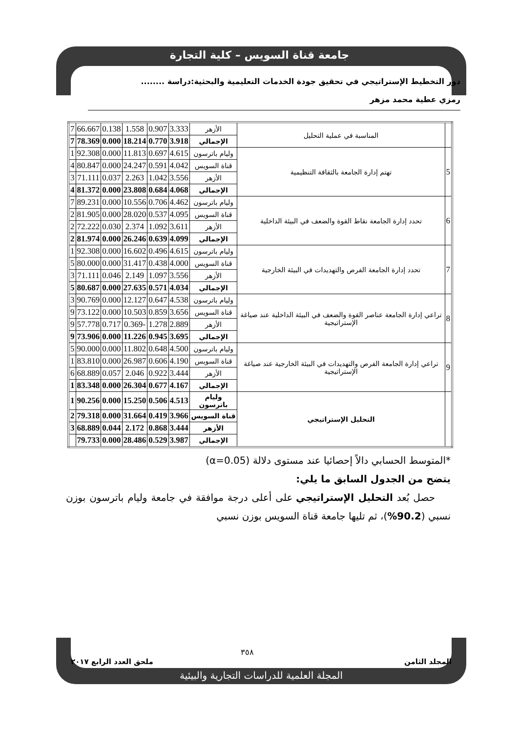جامعة قناة السويس – كلية التجارة
دور التخطيط الإستراتيجي في تحقيق جودة الخدمات التعليمية والبحثية:دراسة ........
رمزي عطية محمد مزهر
| | المناسبة في عملية التحليل | الأزهر | 3.333 | 0.907 | 1.558 | 0.138 | 66.667 | 7 |
| | | الإجمالي | 3.918 | 0.770 | 18.214 | 0.000 | 78.369 | 7 |
| 5 | تهتم إدارة الجامعة بالثقافة التنظيمية | وليام باترسون | 4.615 | 0.697 | 11.813 | 0.000 | 92.308 | 1 |
| | | قناة السويس | 4.042 | 0.591 | 24.247 | 0.000 | 80.847 | 4 |
| | | الأزهر | 3.556 | 1.042 | 2.263 | 0.037 | 71.111 | 3 |
| | | الإجمالي | 4.068 | 0.684 | 23.808 | 0.000 | 81.372 | 4 |
| 6 | تحدد إدارة الجامعة نقاط القوة والضعف في البيئة الداخلية | وليام باترسون | 4.462 | 0.706 | 10.556 | 0.000 | 89.231 | 7 |
| | | قناة السويس | 4.095 | 0.537 | 28.020 | 0.000 | 81.905 | 2 |
| | | الأزهر | 3.611 | 1.092 | 2.374 | 0.030 | 72.222 | 2 |
| | | الإجمالي | 4.099 | 0.639 | 26.246 | 0.000 | 81.974 | 2 |
| 7 | تحدد إدارة الجامعة الفرص والتهديدات في البيئة الخارجية | وليام باترسون | 4.615 | 0.496 | 16.602 | 0.000 | 92.308 | 1 |
| | | قناة السويس | 4.000 | 0.438 | 31.417 | 0.000 | 80.000 | 5 |
| | | الأزهر | 3.556 | 1.097 | 2.149 | 0.046 | 71.111 | 3 |
| | | الإجمالي | 4.034 | 0.571 | 27.635 | 0.000 | 80.687 | 5 |
| 8 | تراعي إدارة الجامعة عناصر القوة والضعف في البيئة الداخلية عند صياغة الإستراتيجية | وليام باترسون | 4.538 | 0.647 | 12.127 | 0.000 | 90.769 | 3 |
| | | قناة السويس | 3.656 | 0.859 | 10.503 | 0.000 | 73.122 | 9 |
| | | الأزهر | 2.889 | 1.278 | -0.369 | 0.717 | 57.778 | 9 |
| | | الإجمالي | 3.695 | 0.945 | 11.226 | 0.000 | 73.906 | 9 |
| 9 | تراعي إدارة الجامعة الفرص والتهديدات في البيئة الخارجية عند صياغة الإستراتيجية | وليام باترسون | 4.500 | 0.648 | 11.802 | 0.000 | 90.000 | 5 |
| | | قناة السويس | 4.190 | 0.606 | 26.987 | 0.000 | 83.810 | 1 |
| | | الأزهر | 3.444 | 0.922 | 2.046 | 0.057 | 68.889 | 6 |
| | | الإجمالي | 4.167 | 0.677 | 26.304 | 0.000 | 83.348 | 1 |
| | التحليل الإستراتيجي | وليام باترسون | 4.513 | 0.506 | 15.250 | 0.000 | 90.256 | 1 |
| | | قناة السويس | 3.966 | 0.419 | 31.664 | 0.000 | 79.318 | 2 |
| | | الأزهر | 3.444 | 0.868 | 2.172 | 0.044 | 68.889 | 3 |
| | | الإجمالي | 3.987 | 0.529 | 28.486 | 0.000 | 79.733 | |
*المتوسط الحسابي دالاً إحصائيا عند مستوى دلالة (α=0.05)
يتضح من الجدول السابق ما يلي:
حصل بُعد التحليل الإستراتيجي على أعلى درجة موافقة في جامعة وليام باترسون بوزن نسبي (90.2%)، ثم تليها جامعة قناة السويس بوزن نسبي
٣٥٨
المجلد الثامن ملحق العدد الرابع ٢٠١٧
المجلة العلمية للدراسات التجارية والبيئية